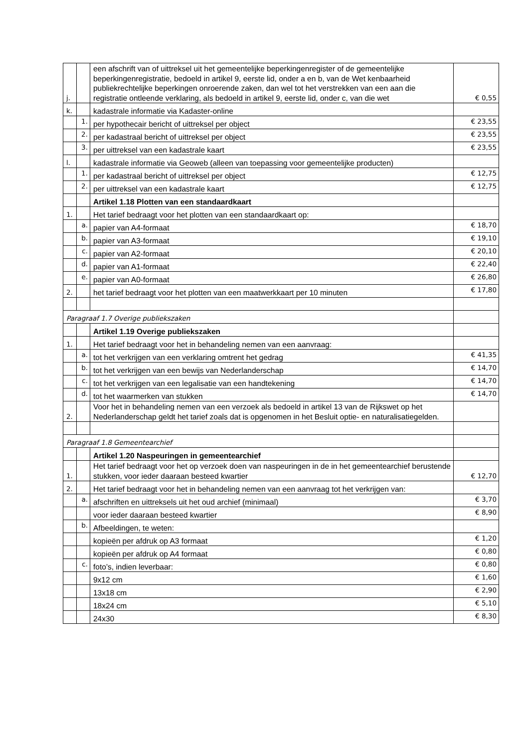| j. | | een afschrift van of uittreksel uit het gemeentelijke beperkingenregister of de gemeentelijke beperkingenregistratie, bedoeld in artikel 9, eerste lid, onder a en b, van de Wet kenbaarheid publiekrechtelijke beperkingen onroerende zaken, dan wel tot het verstrekken van een aan die registratie ontleende verklaring, als bedoeld in artikel 9, eerste lid, onder c, van die wet | € 0,55 |
| k. | | kadastrale informatie via Kadaster-online | |
| | 1. | per hypothecair bericht of uittreksel per object | € 23,55 |
| | 2. | per kadastraal bericht of uittreksel per object | € 23,55 |
| | 3. | per uittreksel van een kadastrale kaart | € 23,55 |
| l. | | kadastrale informatie via Geoweb (alleen van toepassing voor gemeentelijke producten) | |
| | 1. | per kadastraal bericht of uittreksel per object | € 12,75 |
| | 2. | per uittreksel van een kadastrale kaart | € 12,75 |
| | | Artikel 1.18 Plotten van een standaardkaart | |
| 1. | | Het tarief bedraagt voor het plotten van een standaardkaart op: | |
| | a. | papier van A4-formaat | € 18,70 |
| | b. | papier van A3-formaat | € 19,10 |
| | c. | papier van A2-formaat | € 20,10 |
| | d. | papier van A1-formaat | € 22,40 |
| | e. | papier van A0-formaat | € 26,80 |
| 2. | | het tarief bedraagt voor het plotten van een maatwerkkaart per 10 minuten | € 17,80 |
| Paragraaf 1.7 Overige publiekszaken | | | |
| | | Artikel 1.19 Overige publiekszaken | |
| 1. | | Het tarief bedraagt voor het in behandeling nemen van een aanvraag: | |
| | a. | tot het verkrijgen van een verklaring omtrent het gedrag | € 41,35 |
| | b. | tot het verkrijgen van een bewijs van Nederlanderschap | € 14,70 |
| | c. | tot het verkrijgen van een legalisatie van een handtekening | € 14,70 |
| | d. | tot het waarmerken van stukken | € 14,70 |
| 2. | | Voor het in behandeling nemen van een verzoek als bedoeld in artikel 13 van de Rijkswet op het Nederlanderschap geldt het tarief zoals dat is opgenomen in het Besluit optie- en naturalisatiegelden. | |
| Paragraaf 1.8 Gemeentearchief | | | |
| | | Artikel 1.20 Naspeuringen in gemeentearchief | |
| 1. | | Het tarief bedraagt voor het op verzoek doen van naspeuringen in de in het gemeentearchief berustende stukken, voor ieder daaraan besteed kwartier | € 12,70 |
| 2. | | Het tarief bedraagt voor het in behandeling nemen van een aanvraag tot het verkrijgen van: | |
| | a. | afschriften en uittreksels uit het oud archief (minimaal) | € 3,70 |
| | | voor ieder daaraan besteed kwartier | € 8,90 |
| | b. | Afbeeldingen, te weten: | |
| | | kopieën per afdruk op A3 formaat | € 1,20 |
| | | kopieën per afdruk op A4 formaat | € 0,80 |
| | c. | foto’s, indien leverbaar: | € 0,80 |
| | | 9x12 cm | € 1,60 |
| | | 13x18 cm | € 2,90 |
| | | 18x24 cm | € 5,10 |
| | | 24x30 | € 8,30 |